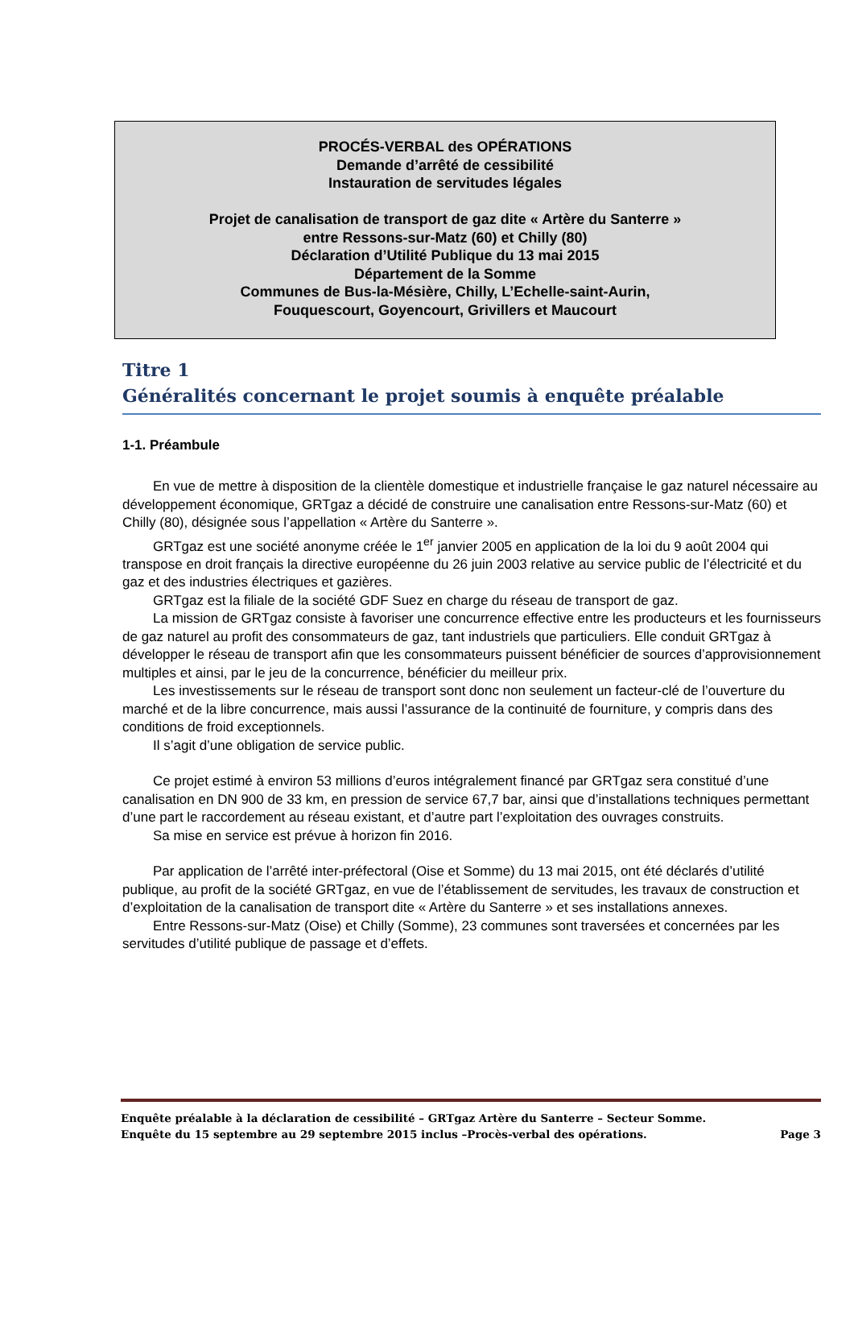PROCÉS-VERBAL des OPÉRATIONS
Demande d’arrêté de cessibilité
Instauration de servitudes légales
Projet de canalisation de transport de gaz dite « Artère du Santerre »
entre Ressons-sur-Matz (60) et Chilly (80)
Déclaration d’Utilité Publique du 13 mai 2015
Département de la Somme
Communes de Bus-la-Mésière, Chilly, L’Echelle-saint-Aurin,
Fouquescourt, Goyencourt, Grivillers et Maucourt
Titre 1
Généralités concernant le projet soumis à enquête préalable
1-1. Préambule
En vue de mettre à disposition de la clientèle domestique et industrielle française le gaz naturel nécessaire au développement économique, GRTgaz a décidé de construire une canalisation entre Ressons-sur-Matz (60) et Chilly (80), désignée sous l’appellation « Artère du Santerre ».
GRTgaz est une société anonyme créée le 1<sup>er</sup> janvier 2005 en application de la loi du 9 août 2004 qui transpose en droit français la directive européenne du 26 juin 2003 relative au service public de l’électricité et du gaz et des industries électriques et gazières.
GRTgaz est la filiale de la société GDF Suez en charge du réseau de transport de gaz.
La mission de GRTgaz consiste à favoriser une concurrence effective entre les producteurs et les fournisseurs de gaz naturel au profit des consommateurs de gaz, tant industriels que particuliers. Elle conduit GRTgaz à développer le réseau de transport afin que les consommateurs puissent bénéficier de sources d’approvisionnement multiples et ainsi, par le jeu de la concurrence, bénéficier du meilleur prix.
Les investissements sur le réseau de transport sont donc non seulement un facteur-clé de l’ouverture du marché et de la libre concurrence, mais aussi l’assurance de la continuité de fourniture, y compris dans des conditions de froid exceptionnels.
Il s’agit d’une obligation de service public.
Ce projet estimé à environ 53 millions d’euros intégralement financé par GRTgaz sera constitué d’une canalisation en DN 900 de 33 km, en pression de service 67,7 bar, ainsi que d’installations techniques permettant d’une part le raccordement au réseau existant, et d’autre part l’exploitation des ouvrages construits.
Sa mise en service est prévue à horizon fin 2016.
Par application de l’arrêté inter-préfectoral (Oise et Somme) du 13 mai 2015, ont été déclarés d’utilité publique, au profit de la société GRTgaz, en vue de l’établissement de servitudes, les travaux de construction et d’exploitation de la canalisation de transport dite « Artère du Santerre » et ses installations annexes.
Entre Ressons-sur-Matz (Oise) et Chilly (Somme), 23 communes sont traversées et concernées par les servitudes d’utilité publique de passage et d’effets.
Enquête préalable à la déclaration de cessibilité – GRTgaz Artère du Santerre – Secteur Somme.
Enquête du 15 septembre au 29 septembre 2015 inclus –Procès-verbal des opérations. Page 3